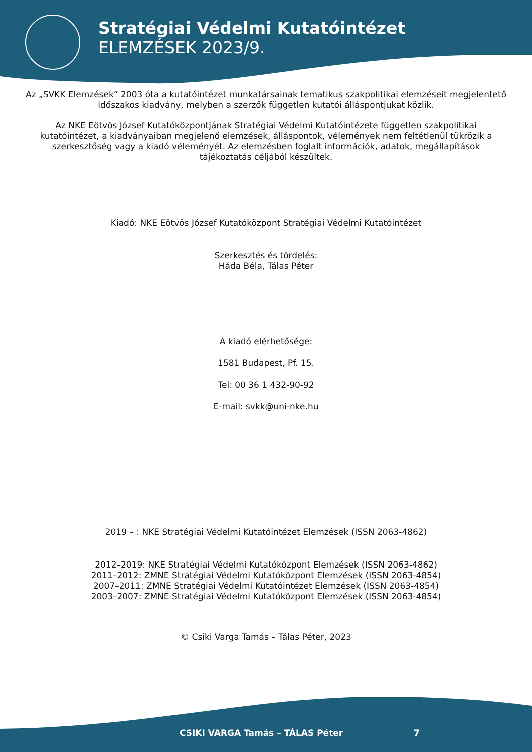Stratégiai Védelmi Kutatóintézet
ELEMZÉSEK 2023/9.
Az „SVKK Elemzések” 2003 óta a kutatóintézet munkatársainak tematikus szakpolitikai elemzéseit megjelentető időszakos kiadvány, melyben a szerzők független kutatói álláspontjukat közlik.
Az NKE Eötvös József Kutatóközpontjának Stratégiai Védelmi Kutatóintézete független szakpolitikai kutatóintézet, a kiadványaiban megjelenő elemzések, álláspontok, vélemények nem feltétlenül tükrözik a szerkesztőség vagy a kiadó véleményét. Az elemzésben foglalt információk, adatok, megállapítások tájékoztatás céljából készültek.
Kiadó: NKE Eötvös József Kutatóközpont Stratégiai Védelmi Kutatóintézet
Szerkesztés és tördelés:
Háda Béla, Tálas Péter
A kiadó elérhetősége:
1581 Budapest, Pf. 15.
Tel: 00 36 1 432-90-92
E-mail: svkk@uni-nke.hu
2019 – : NKE Stratégiai Védelmi Kutatóintézet Elemzések (ISSN 2063-4862)
2012–2019: NKE Stratégiai Védelmi Kutatóközpont Elemzések (ISSN 2063-4862)
2011–2012: ZMNE Stratégiai Védelmi Kutatóközpont Elemzések (ISSN 2063-4854)
2007–2011: ZMNE Stratégiai Védelmi Kutatóintézet Elemzések (ISSN 2063-4854)
2003–2007: ZMNE Stratégiai Védelmi Kutatóközpont Elemzések (ISSN 2063-4854)
© Csiki Varga Tamás – Tálas Péter, 2023
CSIKI VARGA Tamás – TÁLAS Péter 7